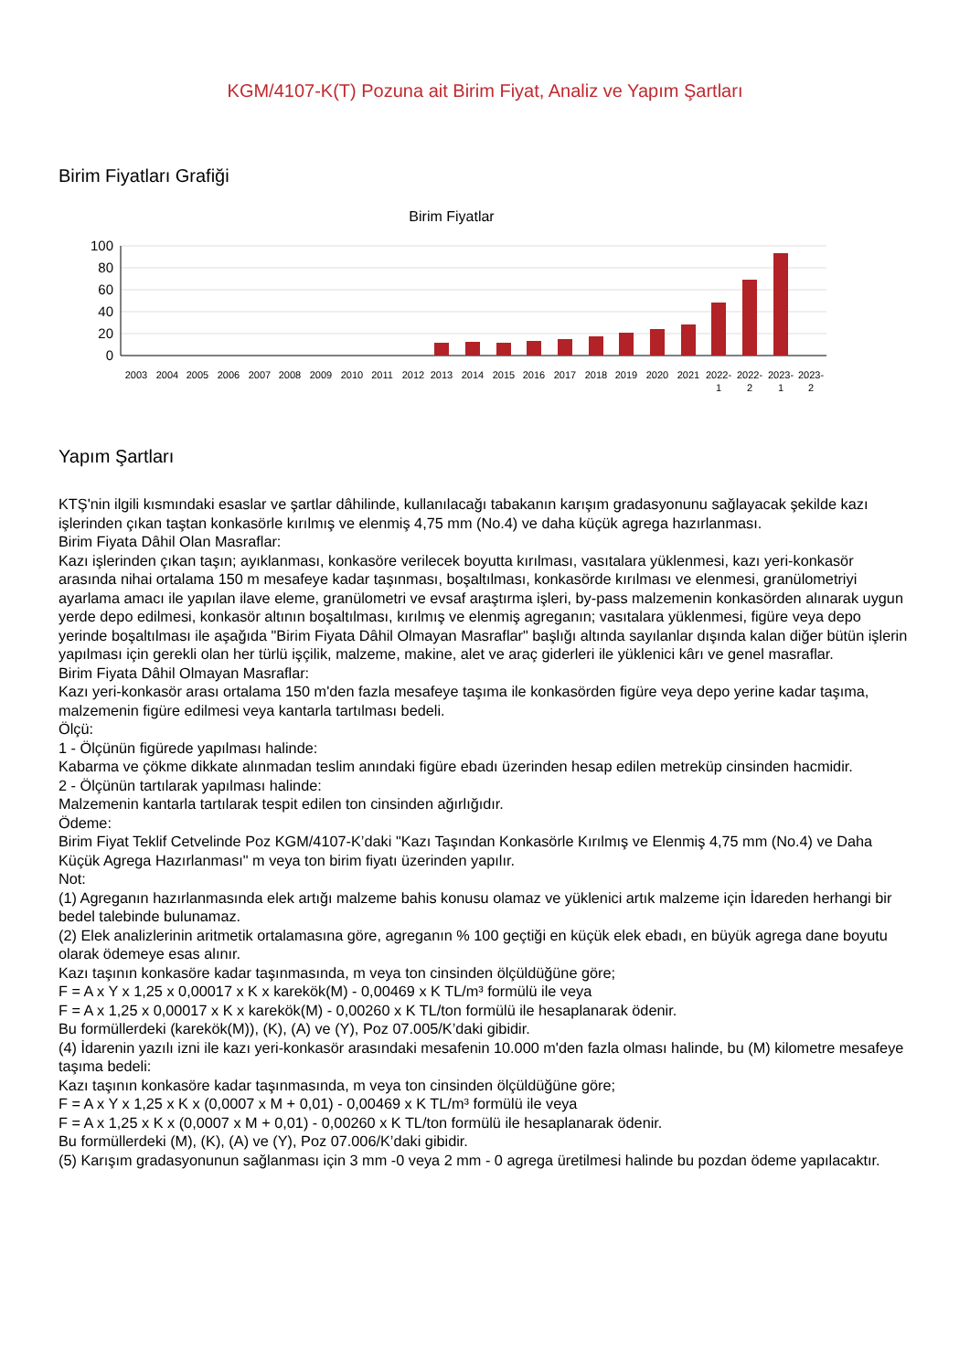KGM/4107-K(T) Pozuna ait Birim Fiyat, Analiz ve Yapım Şartları
Birim Fiyatları Grafiği
Birim Fiyatlar
100
80
60
40
20
0
2003
2004
2005
2006
2007
2008
2009
2010
2011
2012
2013
2014
2015
2016
2017
2018
2019
2020
2021
2022-
1
2022-
2
2023-
1
2023-
2
Yapım Şartları
KTŞ'nin ilgili kısmındaki esaslar ve şartlar dâhilinde, kullanılacağı tabakanın karışım gradasyonunu sağlayacak şekilde kazı işlerinden çıkan taştan konkasörle kırılmış ve elenmiş 4,75 mm (No.4) ve daha küçük agrega hazırlanması.
Birim Fiyata Dâhil Olan Masraflar:
Kazı işlerinden çıkan taşın; ayıklanması, konkasöre verilecek boyutta kırılması, vasıtalara yüklenmesi, kazı yeri-konkasör arasında nihai ortalama 150 m mesafeye kadar taşınması, boşaltılması, konkasörde kırılması ve elenmesi, granülometriyi ayarlama amacı ile yapılan ilave eleme, granülometri ve evsaf araştırma işleri, by-pass malzemenin konkasörden alınarak uygun yerde depo edilmesi, konkasör altının boşaltılması, kırılmış ve elenmiş agreganın; vasıtalara yüklenmesi, figüre veya depo yerinde boşaltılması ile aşağıda "Birim Fiyata Dâhil Olmayan Masraflar" başlığı altında sayılanlar dışında kalan diğer bütün işlerin yapılması için gerekli olan her türlü işçilik, malzeme, makine, alet ve araç giderleri ile yüklenici kârı ve genel masraflar.
Birim Fiyata Dâhil Olmayan Masraflar:
Kazı yeri-konkasör arası ortalama 150 m'den fazla mesafeye taşıma ile konkasörden figüre veya depo yerine kadar taşıma, malzemenin figüre edilmesi veya kantarla tartılması bedeli.
Ölçü:
1 - Ölçünün figürede yapılması halinde:
Kabarma ve çökme dikkate alınmadan teslim anındaki figüre ebadı üzerinden hesap edilen metreküp cinsinden hacmidir.
2 - Ölçünün tartılarak yapılması halinde:
Malzemenin kantarla tartılarak tespit edilen ton cinsinden ağırlığıdır.
Ödeme:
Birim Fiyat Teklif Cetvelinde Poz KGM/4107-K’daki "Kazı Taşından Konkasörle Kırılmış ve Elenmiş 4,75 mm (No.4) ve Daha Küçük Agrega Hazırlanması" m veya ton birim fiyatı üzerinden yapılır.
Not:
(1) Agreganın hazırlanmasında elek artığı malzeme bahis konusu olamaz ve yüklenici artık malzeme için İdareden herhangi bir bedel talebinde bulunamaz.
(2) Elek analizlerinin aritmetik ortalamasına göre, agreganın % 100 geçtiği en küçük elek ebadı, en büyük agrega dane boyutu olarak ödemeye esas alınır.
Kazı taşının konkasöre kadar taşınmasında, m veya ton cinsinden ölçüldüğüne göre;
F = A x Y x 1,25 x 0,00017 x K x karekök(M) - 0,00469 x K TL/m³ formülü ile veya
F = A x 1,25 x 0,00017 x K x karekök(M) - 0,00260 x K TL/ton formülü ile hesaplanarak ödenir.
Bu formüllerdeki (karekök(M)), (K), (A) ve (Y), Poz 07.005/K’daki gibidir.
(4) İdarenin yazılı izni ile kazı yeri-konkasör arasındaki mesafenin 10.000 m'den fazla olması halinde, bu (M) kilometre mesafeye taşıma bedeli:
Kazı taşının konkasöre kadar taşınmasında, m veya ton cinsinden ölçüldüğüne göre;
F = A x Y x 1,25 x K x (0,0007 x M + 0,01) - 0,00469 x K TL/m³ formülü ile veya
F = A x 1,25 x K x (0,0007 x M + 0,01) - 0,00260 x K TL/ton formülü ile hesaplanarak ödenir.
Bu formüllerdeki (M), (K), (A) ve (Y), Poz 07.006/K’daki gibidir.
(5) Karışım gradasyonunun sağlanması için 3 mm -0 veya 2 mm - 0 agrega üretilmesi halinde bu pozdan ödeme yapılacaktır.